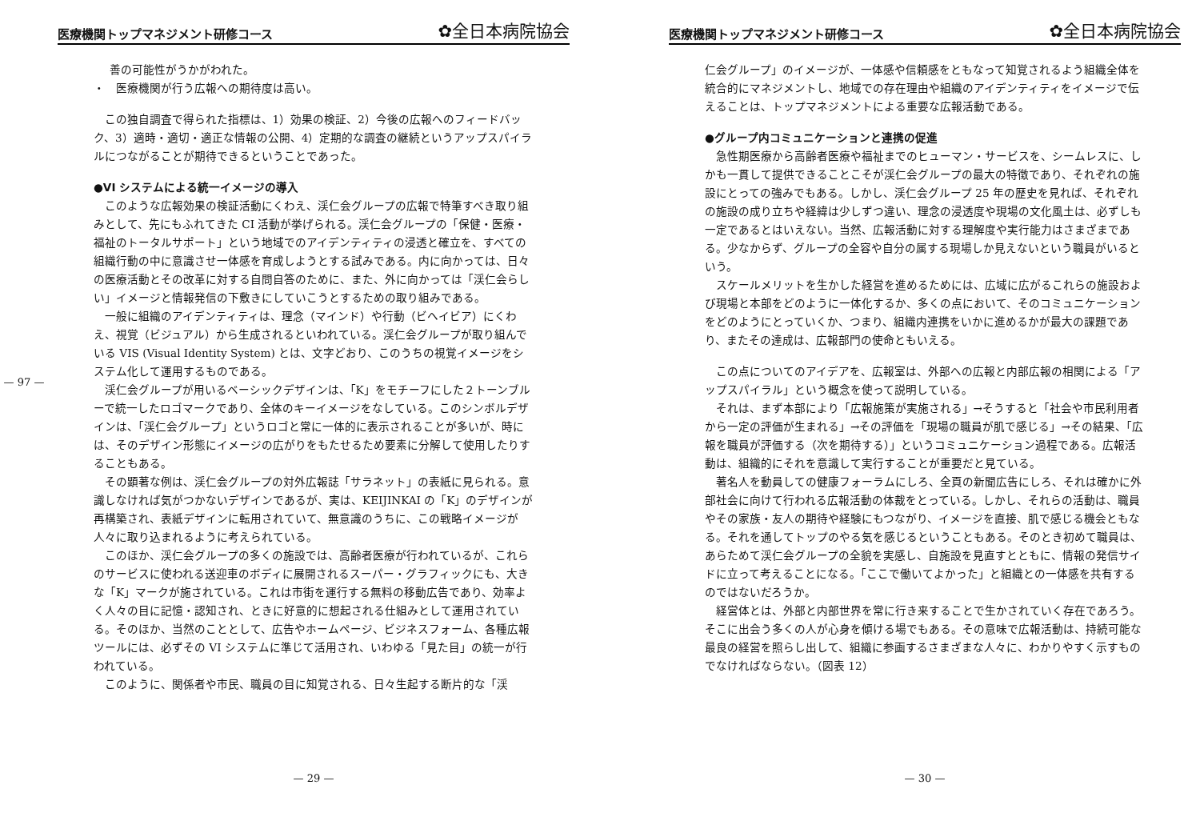— 97 —
医療機関トップマネジメント研修コース ✿全日本病院協会
善の可能性がうかがわれた。
・　医療機関が行う広報への期待度は高い。
この独自調査で得られた指標は、1）効果の検証、2）今後の広報へのフィードバック、3）適時・適切・適正な情報の公開、4）定期的な調査の継続というアップスパイラルにつながることが期待できるということであった。
●VI システムによる統一イメージの導入
このような広報効果の検証活動にくわえ、渓仁会グループの広報で特筆すべき取り組みとして、先にもふれてきた CI 活動が挙げられる。渓仁会グループの「保健・医療・福祉のトータルサポート」という地域でのアイデンティティの浸透と確立を、すべての組織行動の中に意識させ一体感を育成しようとする試みである。内に向かっては、日々の医療活動とその改革に対する自問自答のために、また、外に向かっては「渓仁会らしい」イメージと情報発信の下敷きにしていこうとするための取り組みである。
一般に組織のアイデンティティは、理念（マインド）や行動（ビヘイビア）にくわえ、視覚（ビジュアル）から生成されるといわれている。渓仁会グループが取り組んでいる VIS (Visual Identity System) とは、文字どおり、このうちの視覚イメージをシステム化して運用するものである。
渓仁会グループが用いるベーシックデザインは、「K」をモチーフにした２トーンブルーで統一したロゴマークであり、全体のキーイメージをなしている。このシンボルデザインは、「渓仁会グループ」というロゴと常に一体的に表示されることが多いが、時には、そのデザイン形態にイメージの広がりをもたせるため要素に分解して使用したりすることもある。
その顕著な例は、渓仁会グループの対外広報誌「サラネット」の表紙に見られる。意識しなければ気がつかないデザインであるが、実は、KEIJINKAI の「K」のデザインが再構築され、表紙デザインに転用されていて、無意識のうちに、この戦略イメージが人々に取り込まれるように考えられている。
このほか、渓仁会グループの多くの施設では、高齢者医療が行われているが、これらのサービスに使われる送迎車のボディに展開されるスーパー・グラフィックにも、大きな「K」マークが施されている。これは市街を運行する無料の移動広告であり、効率よく人々の目に記憶・認知され、ときに好意的に想起される仕組みとして運用されている。そのほか、当然のこととして、広告やホームページ、ビジネスフォーム、各種広報ツールには、必ずその VI システムに準じて活用され、いわゆる「見た目」の統一が行われている。
このように、関係者や市民、職員の目に知覚される、日々生起する断片的な「渓
— 29 —
医療機関トップマネジメント研修コース ✿全日本病院協会
仁会グループ」のイメージが、一体感や信頼感をともなって知覚されるよう組織全体を統合的にマネジメントし、地域での存在理由や組織のアイデンティティをイメージで伝えることは、トップマネジメントによる重要な広報活動である。
●グループ内コミュニケーションと連携の促進
急性期医療から高齢者医療や福祉までのヒューマン・サービスを、シームレスに、しかも一貫して提供できることこそが渓仁会グループの最大の特徴であり、それぞれの施設にとっての強みでもある。しかし、渓仁会グループ 25 年の歴史を見れば、それぞれの施設の成り立ちや経緯は少しずつ違い、理念の浸透度や現場の文化風土は、必ずしも一定であるとはいえない。当然、広報活動に対する理解度や実行能力はさまざまである。少なからず、グループの全容や自分の属する現場しか見えないという職員がいるという。
スケールメリットを生かした経営を進めるためには、広域に広がるこれらの施設および現場と本部をどのように一体化するか、多くの点において、そのコミュニケーションをどのようにとっていくか、つまり、組織内連携をいかに進めるかが最大の課題であり、またその達成は、広報部門の使命ともいえる。
この点についてのアイデアを、広報室は、外部への広報と内部広報の相関による「アップスパイラル」という概念を使って説明している。
それは、まず本部により「広報施策が実施される」→そうすると「社会や市民利用者から一定の評価が生まれる」→その評価を「現場の職員が肌で感じる」→その結果、「広報を職員が評価する（次を期待する）」というコミュニケーション過程である。広報活動は、組織的にそれを意識して実行することが重要だと見ている。
著名人を動員しての健康フォーラムにしろ、全頁の新聞広告にしろ、それは確かに外部社会に向けて行われる広報活動の体裁をとっている。しかし、それらの活動は、職員やその家族・友人の期待や経験にもつながり、イメージを直接、肌で感じる機会ともなる。それを通してトップのやる気を感じるということもある。そのとき初めて職員は、あらためて渓仁会グループの全貌を実感し、自施設を見直すとともに、情報の発信サイドに立って考えることになる。「ここで働いてよかった」と組織との一体感を共有するのではないだろうか。
経営体とは、外部と内部世界を常に行き来することで生かされていく存在であろう。そこに出会う多くの人が心身を傾ける場でもある。その意味で広報活動は、持続可能な最良の経営を照らし出して、組織に参画するさまざまな人々に、わかりやすく示すものでなければならない。（図表 12）
— 30 —